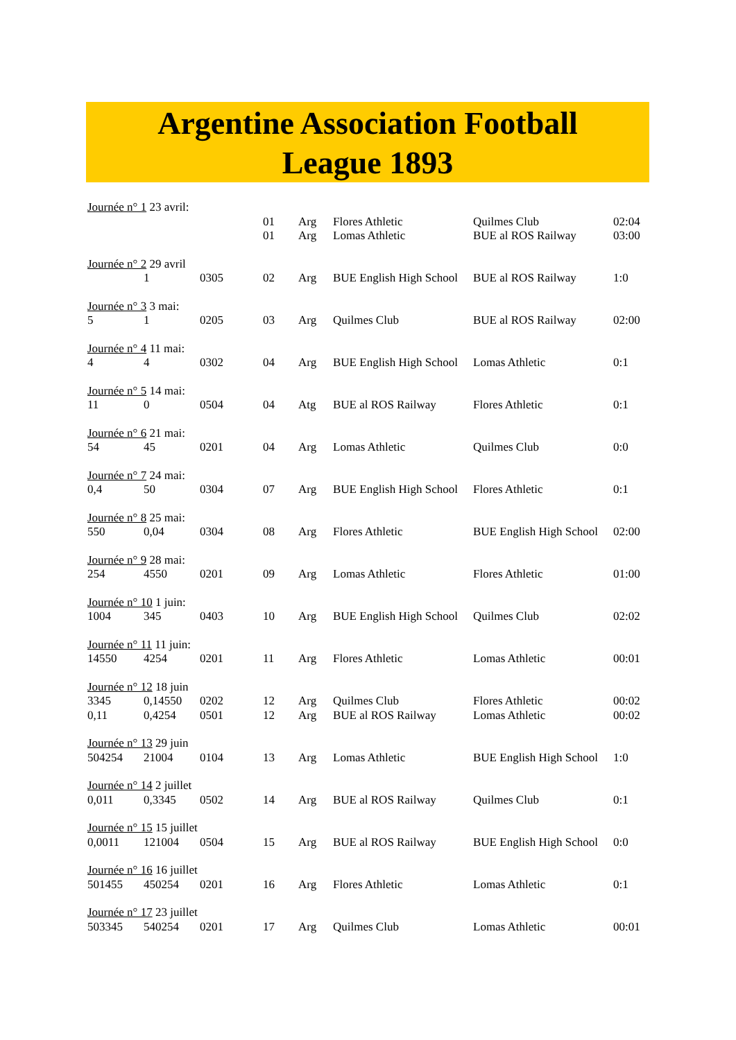Argentine Association Football
League 1893
| Journée n° 1 23 avril: | | | | | | | |
| | | | 01 | Arg | Flores Athletic | Quilmes Club | 02:04 |
| | | | 01 | Arg | Lomas Athletic | BUE al ROS Railway | 03:00 |
| Journée n° 2 29 avril | | | | | | | |
| | 1 | 0305 | 02 | Arg | BUE English High School | BUE al ROS Railway | 1:0 |
| Journée n° 3 3 mai: | | | | | | | |
| 5 | 1 | 0205 | 03 | Arg | Quilmes Club | BUE al ROS Railway | 02:00 |
| Journée n° 4 11 mai: | | | | | | | |
| 4 | 4 | 0302 | 04 | Arg | BUE English High School | Lomas Athletic | 0:1 |
| Journée n° 5 14 mai: | | | | | | | |
| 11 | 0 | 0504 | 04 | Atg | BUE al ROS Railway | Flores Athletic | 0:1 |
| Journée n° 6 21 mai: | | | | | | | |
| 54 | 45 | 0201 | 04 | Arg | Lomas Athletic | Quilmes Club | 0:0 |
| Journée n° 7 24 mai: | | | | | | | |
| 0,4 | 50 | 0304 | 07 | Arg | BUE English High School | Flores Athletic | 0:1 |
| Journée n° 8 25 mai: | | | | | | | |
| 550 | 0,04 | 0304 | 08 | Arg | Flores Athletic | BUE English High School | 02:00 |
| Journée n° 9 28 mai: | | | | | | | |
| 254 | 4550 | 0201 | 09 | Arg | Lomas Athletic | Flores Athletic | 01:00 |
| Journée n° 10 1 juin: | | | | | | | |
| 1004 | 345 | 0403 | 10 | Arg | BUE English High School | Quilmes Club | 02:02 |
| Journée n° 11 11 juin: | | | | | | | |
| 14550 | 4254 | 0201 | 11 | Arg | Flores Athletic | Lomas Athletic | 00:01 |
| Journée n° 12 18 juin | | | | | | | |
| 3345 | 0,14550 | 0202 | 12 | Arg | Quilmes Club | Flores Athletic | 00:02 |
| 0,11 | 0,4254 | 0501 | 12 | Arg | BUE al ROS Railway | Lomas Athletic | 00:02 |
| Journée n° 13 29 juin | | | | | | | |
| 504254 | 21004 | 0104 | 13 | Arg | Lomas Athletic | BUE English High School | 1:0 |
| Journée n° 14 2 juillet | | | | | | | |
| 0,011 | 0,3345 | 0502 | 14 | Arg | BUE al ROS Railway | Quilmes Club | 0:1 |
| Journée n° 15 15 juillet | | | | | | | |
| 0,0011 | 121004 | 0504 | 15 | Arg | BUE al ROS Railway | BUE English High School | 0:0 |
| Journée n° 16 16 juillet | | | | | | | |
| 501455 | 450254 | 0201 | 16 | Arg | Flores Athletic | Lomas Athletic | 0:1 |
| Journée n° 17 23 juillet | | | | | | | |
| 503345 | 540254 | 0201 | 17 | Arg | Quilmes Club | Lomas Athletic | 00:01 |